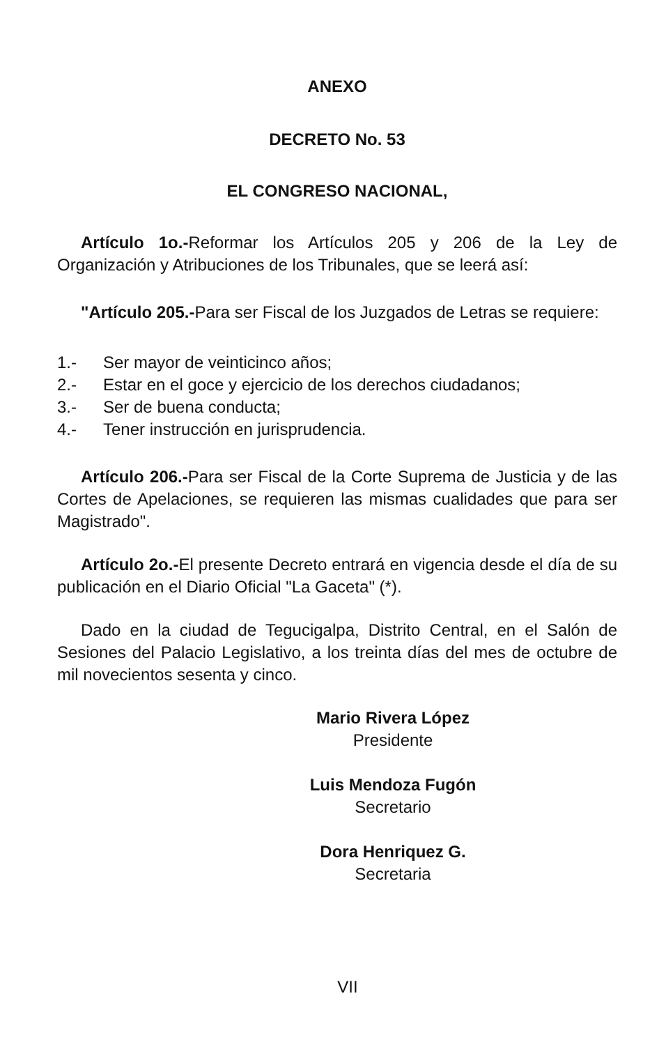ANEXO
DECRETO No. 53
EL CONGRESO NACIONAL,
Artículo 1o.-Reformar los Artículos 205 y 206 de la Ley de Organización y Atribuciones de los Tribunales, que se leerá así:
"Artículo 205.-Para ser Fiscal de los Juzgados de Letras se requiere:
1.- Ser mayor de veinticinco años;
2.- Estar en el goce y ejercicio de los derechos ciudadanos;
3.- Ser de buena conducta;
4.- Tener instrucción en jurisprudencia.
Artículo 206.-Para ser Fiscal de la Corte Suprema de Justicia y de las Cortes de Apelaciones, se requieren las mismas cualidades que para ser Magistrado".
Artículo 2o.-El presente Decreto entrará en vigencia desde el día de su publicación en el Diario Oficial "La Gaceta" (*).
Dado en la ciudad de Tegucigalpa, Distrito Central, en el Salón de Sesiones del Palacio Legislativo, a los treinta días del mes de octubre de mil novecientos sesenta y cinco.
Mario Rivera López
Presidente
Luis Mendoza Fugón
Secretario
Dora Henriquez G.
Secretaria
VII